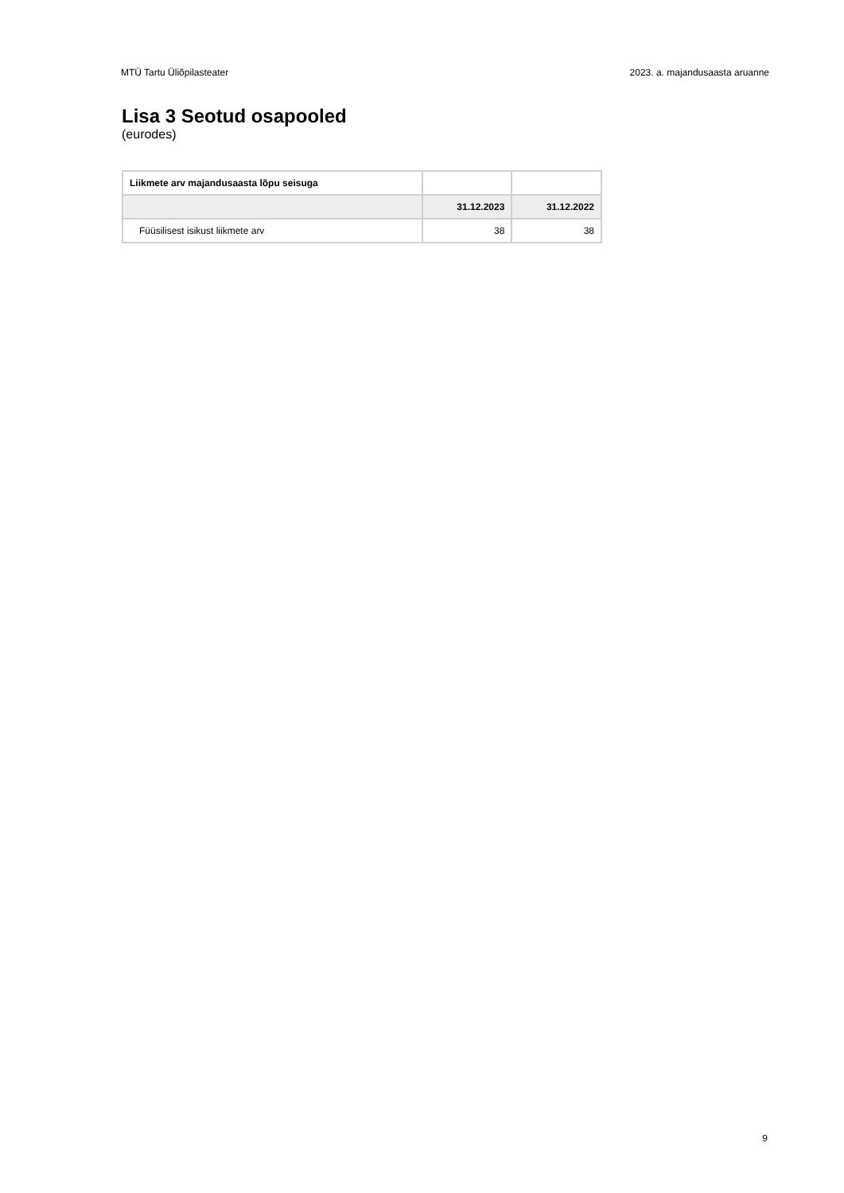MTÜ Tartu Üliõpilasteater 2023. a. majandusaasta aruanne
Lisa 3 Seotud osapooled
(eurodes)
| Liikmete arv majandusaasta lõpu seisuga | | |
| | 31.12.2023 | 31.12.2022 |
| Füüsilisest isikust liikmete arv | 38 | 38 |
9